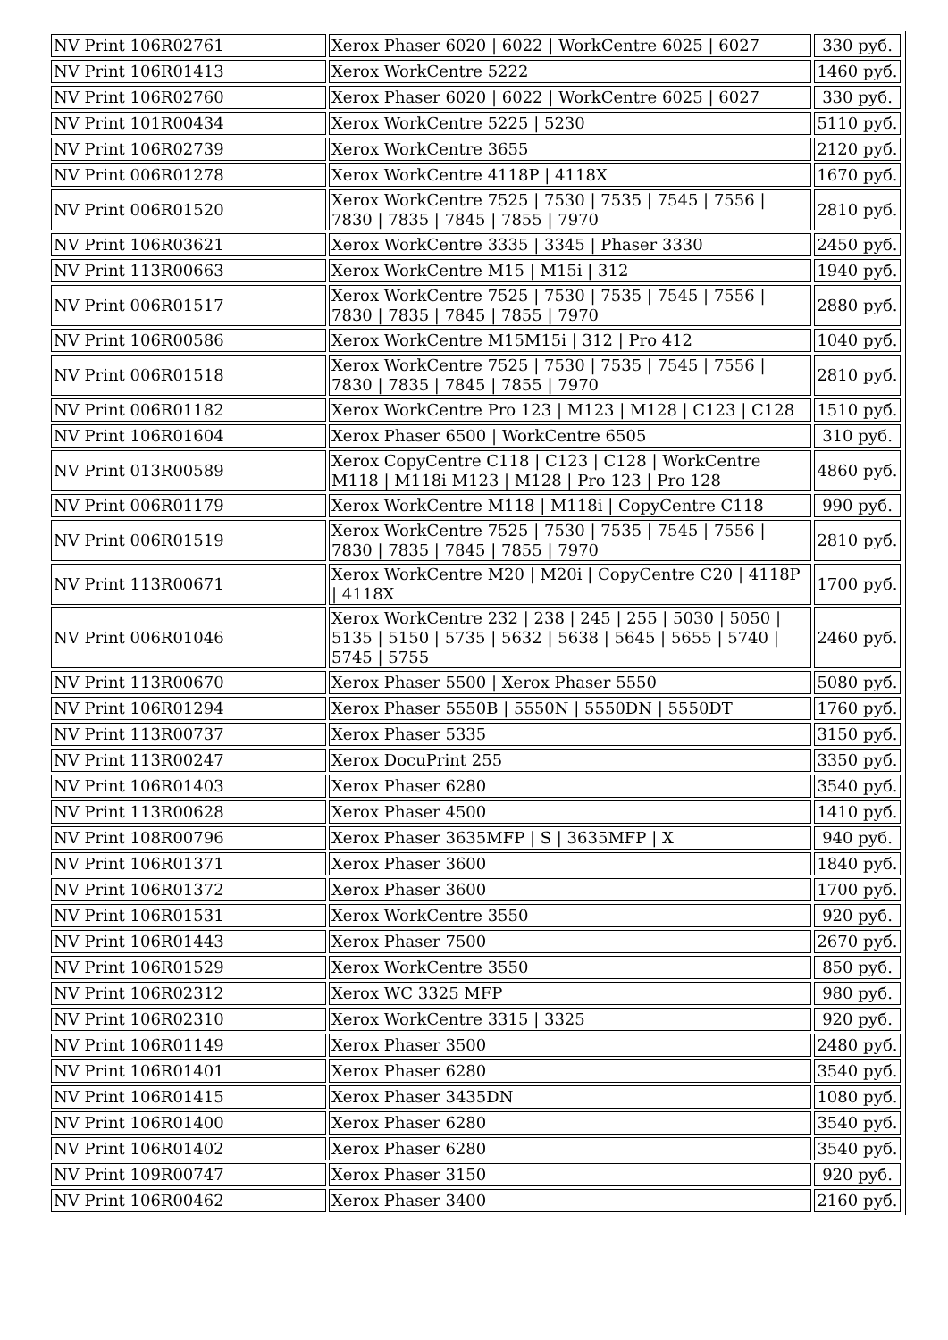| NV Print 106R02761 | Xerox Phaser 6020 / 6022 / WorkCentre 6025 / 6027 | 330 руб. |
| NV Print 106R01413 | Xerox WorkCentre 5222 | 1460 руб. |
| NV Print 106R02760 | Xerox Phaser 6020 / 6022 / WorkCentre 6025 / 6027 | 330 руб. |
| NV Print 101R00434 | Xerox WorkCentre 5225 / 5230 | 5110 руб. |
| NV Print 106R02739 | Xerox WorkCentre 3655 | 2120 руб. |
| NV Print 006R01278 | Xerox WorkCentre 4118P / 4118X | 1670 руб. |
| NV Print 006R01520 | Xerox WorkCentre 7525 / 7530 / 7535 / 7545 / 7556 / 7830 / 7835 / 7845 / 7855 / 7970 | 2810 руб. |
| NV Print 106R03621 | Xerox WorkCentre 3335 / 3345 / Phaser 3330 | 2450 руб. |
| NV Print 113R00663 | Xerox WorkCentre M15 / M15i / 312 | 1940 руб. |
| NV Print 006R01517 | Xerox WorkCentre 7525 / 7530 / 7535 / 7545 / 7556 / 7830 / 7835 / 7845 / 7855 / 7970 | 2880 руб. |
| NV Print 106R00586 | Xerox WorkCentre M15M15i / 312 / Pro 412 | 1040 руб. |
| NV Print 006R01518 | Xerox WorkCentre 7525 / 7530 / 7535 / 7545 / 7556 / 7830 / 7835 / 7845 / 7855 / 7970 | 2810 руб. |
| NV Print 006R01182 | Xerox WorkCentre Pro 123 / M123 / M128 / C123 / C128 | 1510 руб. |
| NV Print 106R01604 | Xerox Phaser 6500 / WorkCentre 6505 | 310 руб. |
| NV Print 013R00589 | Xerox CopyCentre C118 / C123 / C128 / WorkCentre M118 / M118i M123 / M128 / Pro 123 / Pro 128 | 4860 руб. |
| NV Print 006R01179 | Xerox WorkCentre M118 / M118i / CopyCentre C118 | 990 руб. |
| NV Print 006R01519 | Xerox WorkCentre 7525 / 7530 / 7535 / 7545 / 7556 / 7830 / 7835 / 7845 / 7855 / 7970 | 2810 руб. |
| NV Print 113R00671 | Xerox WorkCentre M20 / M20i / CopyCentre C20 / 4118P / 4118X | 1700 руб. |
| NV Print 006R01046 | Xerox WorkCentre 232 / 238 / 245 / 255 / 5030 / 5050 / 5135 / 5150 / 5735 / 5632 / 5638 / 5645 / 5655 / 5740 / 5745 / 5755 | 2460 руб. |
| NV Print 113R00670 | Xerox Phaser 5500 / Xerox Phaser 5550 | 5080 руб. |
| NV Print 106R01294 | Xerox Phaser 5550B / 5550N / 5550DN / 5550DT | 1760 руб. |
| NV Print 113R00737 | Xerox Phaser 5335 | 3150 руб. |
| NV Print 113R00247 | Xerox DocuPrint 255 | 3350 руб. |
| NV Print 106R01403 | Xerox Phaser 6280 | 3540 руб. |
| NV Print 113R00628 | Xerox Phaser 4500 | 1410 руб. |
| NV Print 108R00796 | Xerox Phaser 3635MFP / S / 3635MFP / X | 940 руб. |
| NV Print 106R01371 | Xerox Phaser 3600 | 1840 руб. |
| NV Print 106R01372 | Xerox Phaser 3600 | 1700 руб. |
| NV Print 106R01531 | Xerox WorkCentre 3550 | 920 руб. |
| NV Print 106R01443 | Xerox Phaser 7500 | 2670 руб. |
| NV Print 106R01529 | Xerox WorkCentre 3550 | 850 руб. |
| NV Print 106R02312 | Xerox WC 3325 MFP | 980 руб. |
| NV Print 106R02310 | Xerox WorkCentre 3315 / 3325 | 920 руб. |
| NV Print 106R01149 | Xerox Phaser 3500 | 2480 руб. |
| NV Print 106R01401 | Xerox Phaser 6280 | 3540 руб. |
| NV Print 106R01415 | Xerox Phaser 3435DN | 1080 руб. |
| NV Print 106R01400 | Xerox Phaser 6280 | 3540 руб. |
| NV Print 106R01402 | Xerox Phaser 6280 | 3540 руб. |
| NV Print 109R00747 | Xerox Phaser 3150 | 920 руб. |
| NV Print 106R00462 | Xerox Phaser 3400 | 2160 руб. |